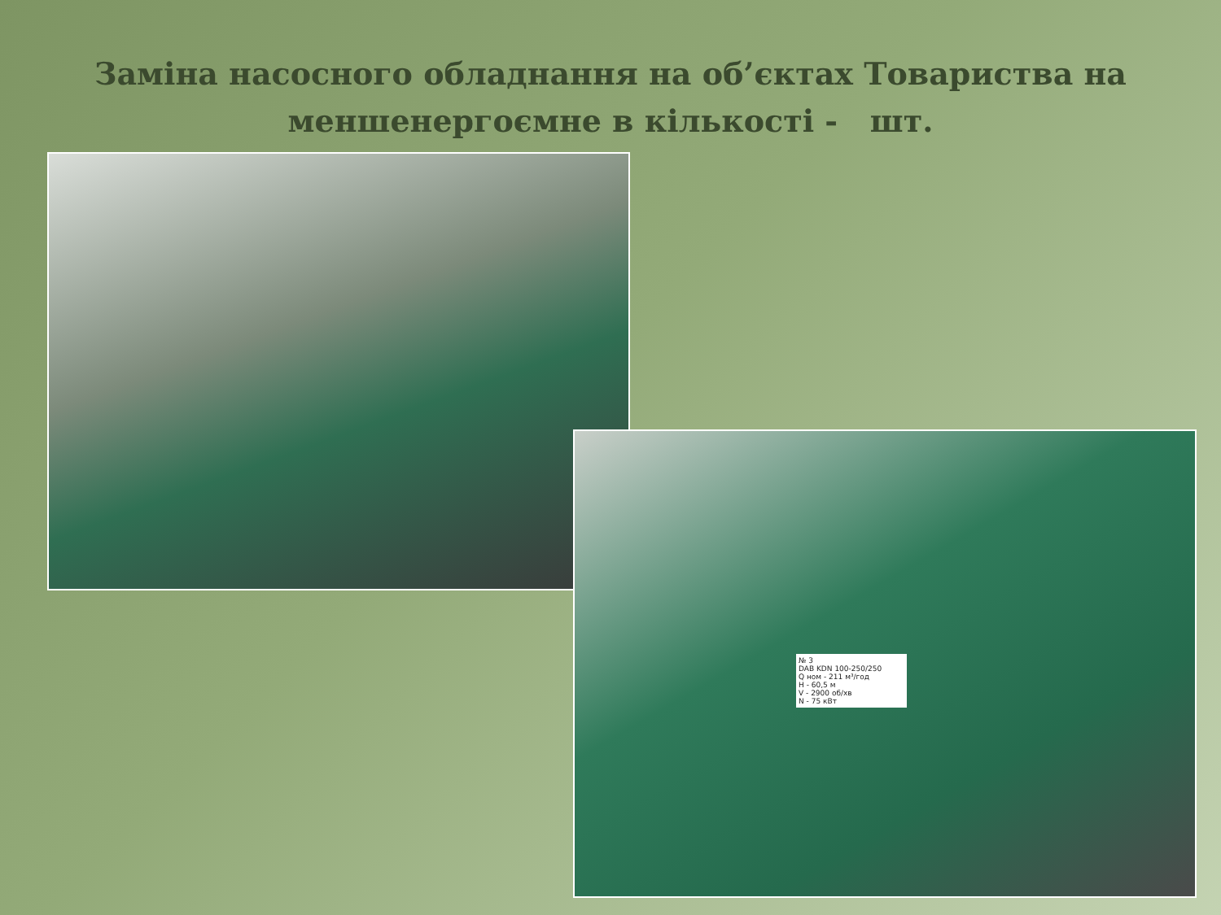Заміна насосного обладнання на об’єктах Товариства на меншенергоємне в кількості - шт.
№ 3
DAB KDN 100-250/250
Q ном - 211 м³/год
H - 60,5 м
V - 2900 об/хв
N - 75 кВт